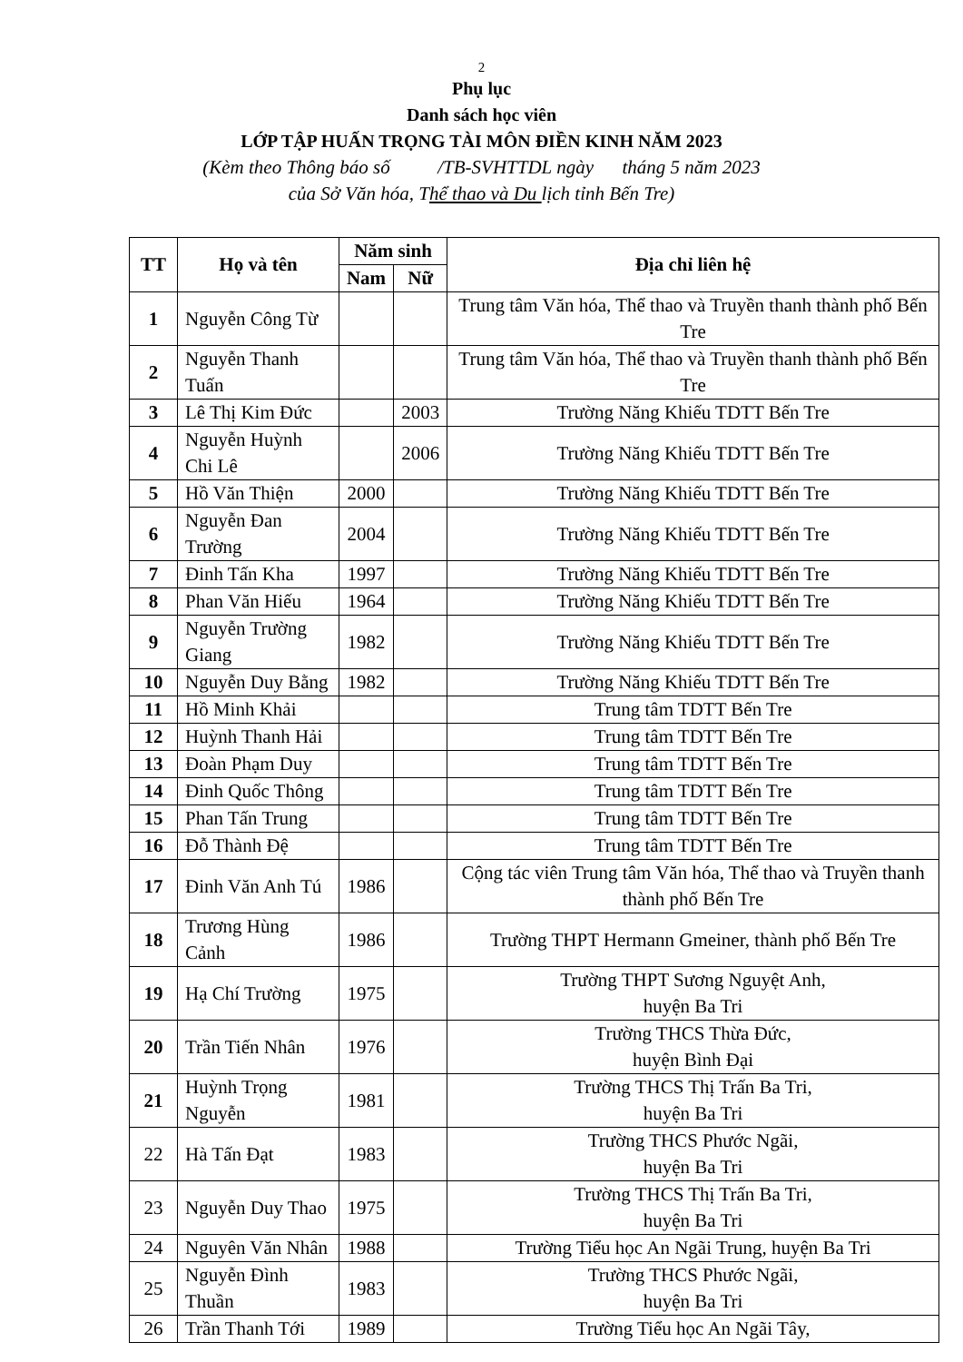2
Phụ lục
Danh sách học viên
LỚP TẬP HUẤN TRỌNG TÀI MÔN ĐIỀN KINH NĂM 2023
(Kèm theo Thông báo số /TB-SVHTTDL ngày tháng 5 năm 2023
của Sở Văn hóa, Thể thao và Du lịch tỉnh Bến Tre)
| TT | Họ và tên | Năm sinh | | Địa chỉ liên hệ |
| --- | --- | --- | --- | --- |
| | | Nam | Nữ | |
| 1 | Nguyễn Công Từ | | | Trung tâm Văn hóa, Thể thao và Truyền thanh thành phố Bến Tre |
| 2 | Nguyễn Thanh Tuấn | | | Trung tâm Văn hóa, Thể thao và Truyền thanh thành phố Bến Tre |
| 3 | Lê Thị Kim Đức | | 2003 | Trường Năng Khiếu TDTT Bến Tre |
| 4 | Nguyễn Huỳnh Chi Lê | | 2006 | Trường Năng Khiếu TDTT Bến Tre |
| 5 | Hồ Văn Thiện | 2000 | | Trường Năng Khiếu TDTT Bến Tre |
| 6 | Nguyễn Đan Trường | 2004 | | Trường Năng Khiếu TDTT Bến Tre |
| 7 | Đinh Tấn Kha | 1997 | | Trường Năng Khiếu TDTT Bến Tre |
| 8 | Phan Văn Hiếu | 1964 | | Trường Năng Khiếu TDTT Bến Tre |
| 9 | Nguyễn Trường Giang | 1982 | | Trường Năng Khiếu TDTT Bến Tre |
| 10 | Nguyễn Duy Bằng | 1982 | | Trường Năng Khiếu TDTT Bến Tre |
| 11 | Hồ Minh Khải | | | Trung tâm TDTT Bến Tre |
| 12 | Huỳnh Thanh Hải | | | Trung tâm TDTT Bến Tre |
| 13 | Đoàn Phạm Duy | | | Trung tâm TDTT Bến Tre |
| 14 | Đinh Quốc Thông | | | Trung tâm TDTT Bến Tre |
| 15 | Phan Tấn Trung | | | Trung tâm TDTT Bến Tre |
| 16 | Đỗ Thành Đệ | | | Trung tâm TDTT Bến Tre |
| 17 | Đinh Văn Anh Tú | 1986 | | Cộng tác viên Trung tâm Văn hóa, Thể thao và Truyền thanh thành phố Bến Tre |
| 18 | Trương Hùng Cảnh | 1986 | | Trường THPT Hermann Gmeiner, thành phố Bến Tre |
| 19 | Hạ Chí Trường | 1975 | | Trường THPT Sương Nguyệt Anh, huyện Ba Tri |
| 20 | Trần Tiến Nhân | 1976 | | Trường THCS Thừa Đức, huyện Bình Đại |
| 21 | Huỳnh Trọng Nguyễn | 1981 | | Trường THCS Thị Trấn Ba Tri, huyện Ba Tri |
| 22 | Hà Tấn Đạt | 1983 | | Trường THCS Phước Ngãi, huyện Ba Tri |
| 23 | Nguyễn Duy Thao | 1975 | | Trường THCS Thị Trấn Ba Tri, huyện Ba Tri |
| 24 | Nguyên Văn Nhân | 1988 | | Trường Tiểu học An Ngãi Trung, huyện Ba Tri |
| 25 | Nguyễn Đình Thuần | 1983 | | Trường THCS Phước Ngãi, huyện Ba Tri |
| 26 | Trần Thanh Tới | 1989 | | Trường Tiểu học An Ngãi Tây, |